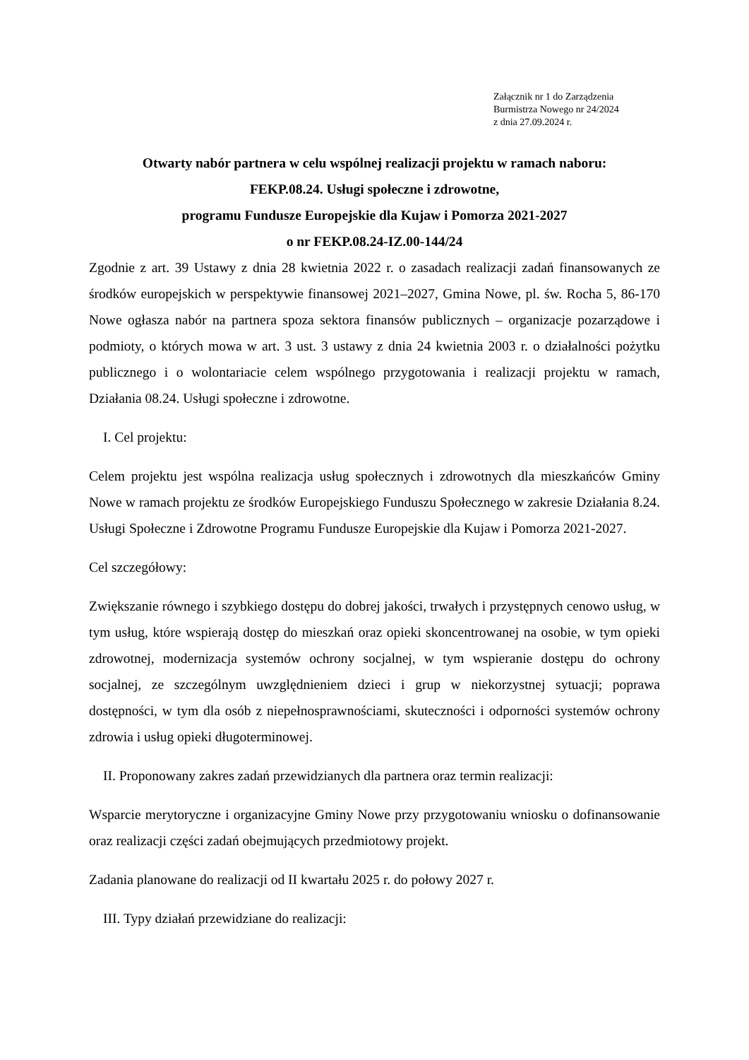Załącznik nr 1 do Zarządzenia
Burmistrza Nowego nr 24/2024
z dnia 27.09.2024 r.
Otwarty nabór partnera w celu wspólnej realizacji projektu w ramach naboru:
FEKP.08.24. Usługi społeczne i zdrowotne,
programu Fundusze Europejskie dla Kujaw i Pomorza 2021-2027
o nr FEKP.08.24-IZ.00-144/24
Zgodnie z art. 39 Ustawy z dnia 28 kwietnia 2022 r. o zasadach realizacji zadań finansowanych ze środków europejskich w perspektywie finansowej 2021–2027, Gmina Nowe, pl. św. Rocha 5, 86-170 Nowe ogłasza nabór na partnera spoza sektora finansów publicznych – organizacje pozarządowe i podmioty, o których mowa w art. 3 ust. 3 ustawy z dnia 24 kwietnia 2003 r. o działalności pożytku publicznego i o wolontariacie celem wspólnego przygotowania i realizacji projektu w ramach, Działania 08.24. Usługi społeczne i zdrowotne.
I. Cel projektu:
Celem projektu jest wspólna realizacja usług społecznych i zdrowotnych dla mieszkańców Gminy Nowe w ramach projektu ze środków Europejskiego Funduszu Społecznego w zakresie Działania 8.24. Usługi Społeczne i Zdrowotne Programu Fundusze Europejskie dla Kujaw i Pomorza 2021-2027.
Cel szczegółowy:
Zwiększanie równego i szybkiego dostępu do dobrej jakości, trwałych i przystępnych cenowo usług, w tym usług, które wspierają dostęp do mieszkań oraz opieki skoncentrowanej na osobie, w tym opieki zdrowotnej, modernizacja systemów ochrony socjalnej, w tym wspieranie dostępu do ochrony socjalnej, ze szczególnym uwzględnieniem dzieci i grup w niekorzystnej sytuacji; poprawa dostępności, w tym dla osób z niepełnosprawnościami, skuteczności i odporności systemów ochrony zdrowia i usług opieki długoterminowej.
II. Proponowany zakres zadań przewidzianych dla partnera oraz termin realizacji:
Wsparcie merytoryczne i organizacyjne Gminy Nowe przy przygotowaniu wniosku o dofinansowanie oraz realizacji części zadań obejmujących przedmiotowy projekt.
Zadania planowane do realizacji od II kwartału 2025 r. do połowy 2027 r.
III. Typy działań przewidziane do realizacji: